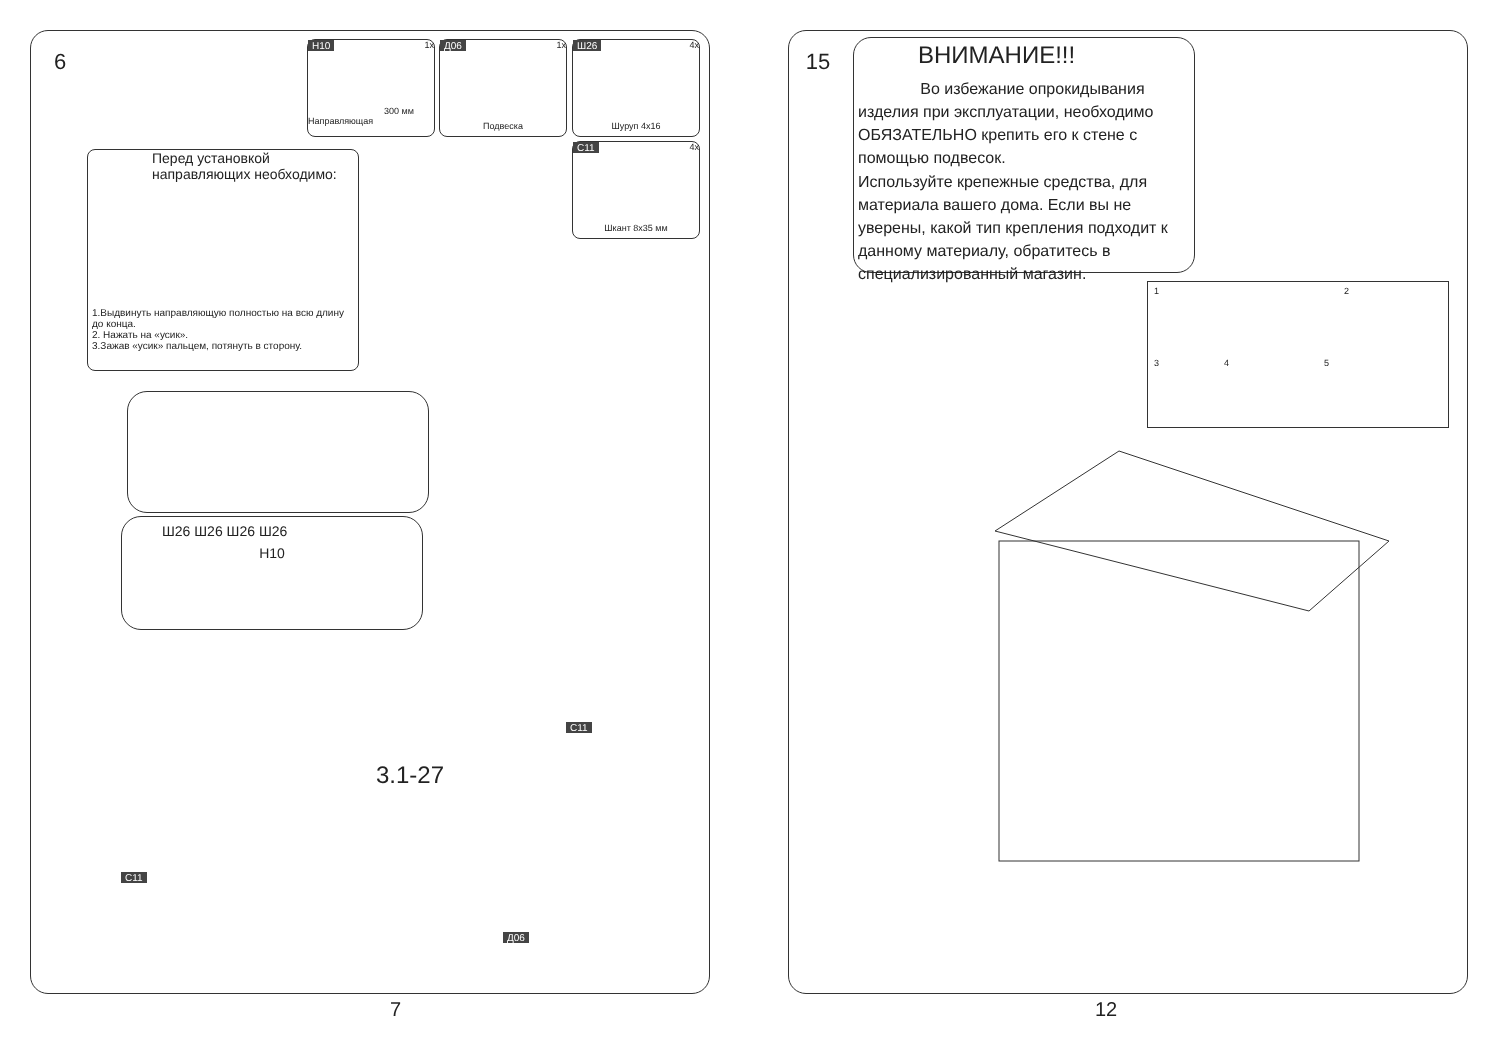6
H10 1x
300 мм
Направляющая
Д06 1x
Подвеска
Ш26 4x
Шуруп 4x16
C11 4x
Шкант 8x35 мм
Перед установкой
направляющих необходимо:
1.Выдвинуть направляющую полностью на всю длину до конца.
2. Нажать на «усик».
3.Зажав «усик» пальцем, потянуть в сторону.
Ш26 Ш26 Ш26 Ш26
H10
3.1-27
C11
C11
Д06
7
15
ВНИМАНИЕ!!!
Во избежание опрокидывания изделия при эксплуатации, необходимо ОБЯЗАТЕЛЬНО крепить его к стене с помощью подвесок.
Используйте крепежные средства, для материала вашего дома. Если вы не уверены, какой тип крепления подходит к данному материалу, обратитесь в специализированный магазин.
1 2
3 4 5
12